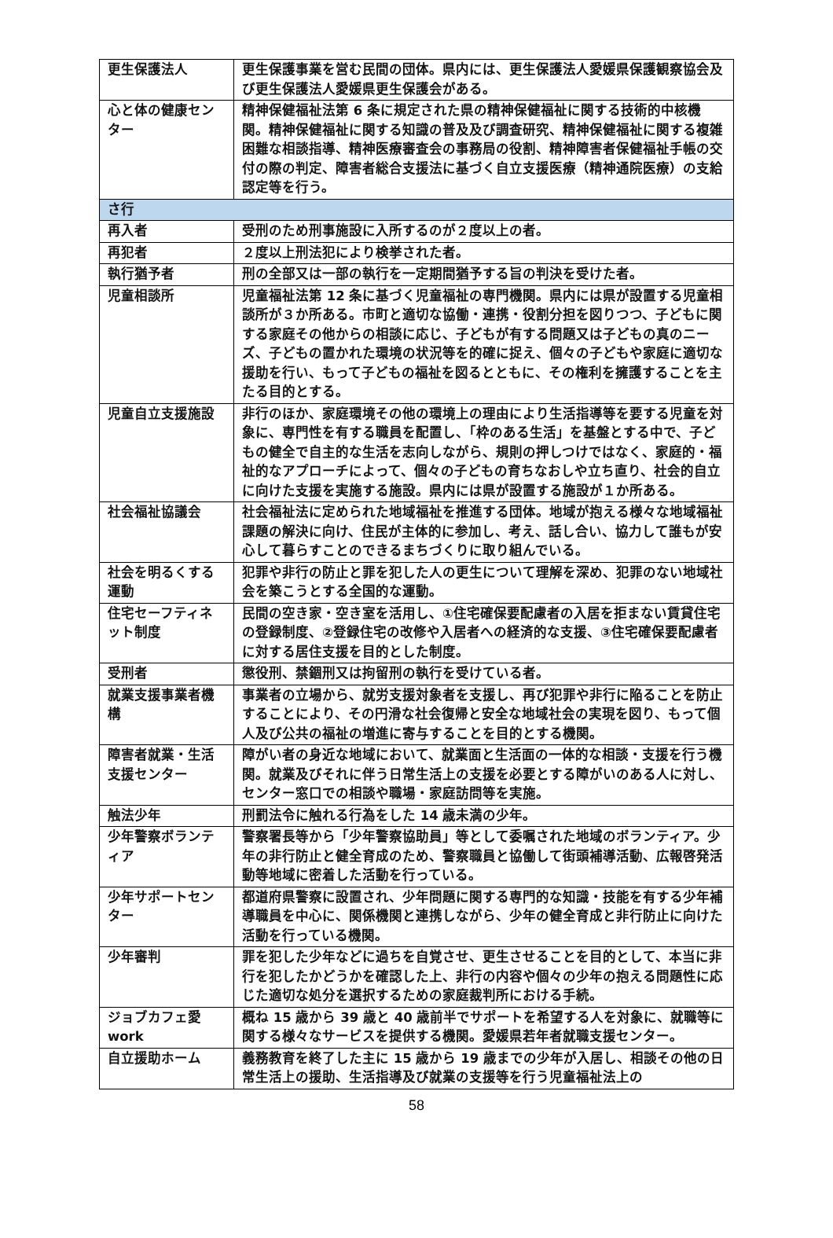| 更生保護法人 | 更生保護事業を営む民間の団体。県内には、更生保護法人愛媛県保護観察協会及び更生保護法人愛媛県更生保護会がある。 |
| 心と体の健康センター | 精神保健福祉法第 6 条に規定された県の精神保健福祉に関する技術的中核機関。精神保健福祉に関する知識の普及及び調査研究、精神保健福祉に関する複雑困難な相談指導、精神医療審査会の事務局の役割、精神障害者保健福祉手帳の交付の際の判定、障害者総合支援法に基づく自立支援医療（精神通院医療）の支給認定等を行う。 |
| さ行 | |
| 再入者 | 受刑のため刑事施設に入所するのが２度以上の者。 |
| 再犯者 | ２度以上刑法犯により検挙された者。 |
| 執行猶予者 | 刑の全部又は一部の執行を一定期間猶予する旨の判決を受けた者。 |
| 児童相談所 | 児童福祉法第 12 条に基づく児童福祉の専門機関。県内には県が設置する児童相談所が３か所ある。市町と適切な協働・連携・役割分担を図りつつ、子どもに関する家庭その他からの相談に応じ、子どもが有する問題又は子どもの真のニーズ、子どもの置かれた環境の状況等を的確に捉え、個々の子どもや家庭に適切な援助を行い、もって子どもの福祉を図るとともに、その権利を擁護することを主たる目的とする。 |
| 児童自立支援施設 | 非行のほか、家庭環境その他の環境上の理由により生活指導等を要する児童を対象に、専門性を有する職員を配置し、「枠のある生活」を基盤とする中で、子どもの健全で自主的な生活を志向しながら、規則の押しつけではなく、家庭的・福祉的なアプローチによって、個々の子どもの育ちなおしや立ち直り、社会的自立に向けた支援を実施する施設。県内には県が設置する施設が１か所ある。 |
| 社会福祉協議会 | 社会福祉法に定められた地域福祉を推進する団体。地域が抱える様々な地域福祉課題の解決に向け、住民が主体的に参加し、考え、話し合い、協力して誰もが安心して暮らすことのできるまちづくりに取り組んでいる。 |
| 社会を明るくする運動 | 犯罪や非行の防止と罪を犯した人の更生について理解を深め、犯罪のない地域社会を築こうとする全国的な運動。 |
| 住宅セーフティネット制度 | 民間の空き家・空き室を活用し、①住宅確保要配慮者の入居を拒まない賃貸住宅の登録制度、②登録住宅の改修や入居者への経済的な支援、③住宅確保要配慮者に対する居住支援を目的とした制度。 |
| 受刑者 | 懲役刑、禁錮刑又は拘留刑の執行を受けている者。 |
| 就業支援事業者機構 | 事業者の立場から、就労支援対象者を支援し、再び犯罪や非行に陥ることを防止することにより、その円滑な社会復帰と安全な地域社会の実現を図り、もって個人及び公共の福祉の増進に寄与することを目的とする機関。 |
| 障害者就業・生活支援センター | 障がい者の身近な地域において、就業面と生活面の一体的な相談・支援を行う機関。就業及びそれに伴う日常生活上の支援を必要とする障がいのある人に対し、センター窓口での相談や職場・家庭訪問等を実施。 |
| 触法少年 | 刑罰法令に触れる行為をした 14 歳未満の少年。 |
| 少年警察ボランティア | 警察署長等から「少年警察協助員」等として委嘱された地域のボランティア。少年の非行防止と健全育成のため、警察職員と協働して街頭補導活動、広報啓発活動等地域に密着した活動を行っている。 |
| 少年サポートセンター | 都道府県警察に設置され、少年問題に関する専門的な知識・技能を有する少年補導職員を中心に、関係機関と連携しながら、少年の健全育成と非行防止に向けた活動を行っている機関。 |
| 少年審判 | 罪を犯した少年などに過ちを自覚させ、更生させることを目的として、本当に非行を犯したかどうかを確認した上、非行の内容や個々の少年の抱える問題性に応じた適切な処分を選択するための家庭裁判所における手続。 |
| ジョブカフェ愛work | 概ね 15 歳から 39 歳と 40 歳前半でサポートを希望する人を対象に、就職等に関する様々なサービスを提供する機関。愛媛県若年者就職支援センター。 |
| 自立援助ホーム | 義務教育を終了した主に 15 歳から 19 歳までの少年が入居し、相談その他の日常生活上の援助、生活指導及び就業の支援等を行う児童福祉法上の |
58